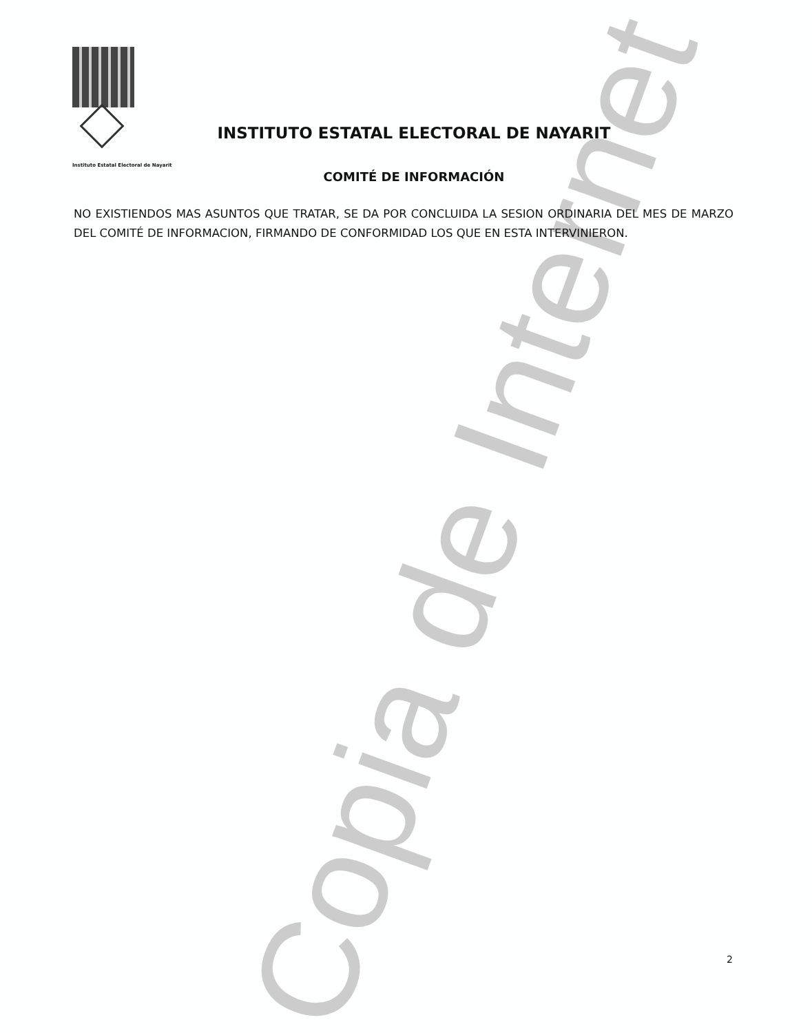Instituto Estatal Electoral de Nayarit
Copia de Internet
INSTITUTO ESTATAL ELECTORAL DE NAYARIT
COMITÉ DE INFORMACIÓN
NO EXISTIENDOS MAS ASUNTOS QUE TRATAR, SE DA POR CONCLUIDA LA SESION ORDINARIA DEL MES DE MARZO DEL COMITÉ DE INFORMACION, FIRMANDO DE CONFORMIDAD LOS QUE EN ESTA INTERVINIERON.
2